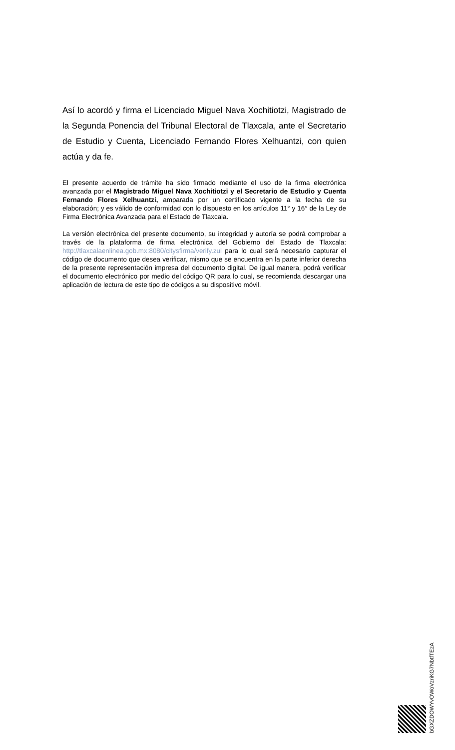Así lo acordó y firma el Licenciado Miguel Nava Xochitiotzi, Magistrado de la Segunda Ponencia del Tribunal Electoral de Tlaxcala, ante el Secretario de Estudio y Cuenta, Licenciado Fernando Flores Xelhuantzi, con quien actúa y da fe.
El presente acuerdo de trámite ha sido firmado mediante el uso de la firma electrónica avanzada por el Magistrado Miguel Nava Xochitiotzi y el Secretario de Estudio y Cuenta Fernando Flores Xelhuantzi, amparada por un certificado vigente a la fecha de su elaboración; y es válido de conformidad con lo dispuesto en los artículos 11° y 16° de la Ley de Firma Electrónica Avanzada para el Estado de Tlaxcala.
La versión electrónica del presente documento, su integridad y autoría se podrá comprobar a través de la plataforma de firma electrónica del Gobierno del Estado de Tlaxcala: http://tlaxcalaenlinea.gob.mx:8080/citysfirma/verify.zul para lo cual será necesario capturar el código de documento que desea verificar, mismo que se encuentra en la parte inferior derecha de la presente representación impresa del documento digital. De igual manera, podrá verificar el documento electrónico por medio del código QR para lo cual, se recomienda descargar una aplicación de lectura de este tipo de códigos a su dispositivo móvil.
bGXZDOWYvOWoVzriKG7NbtfTEzA